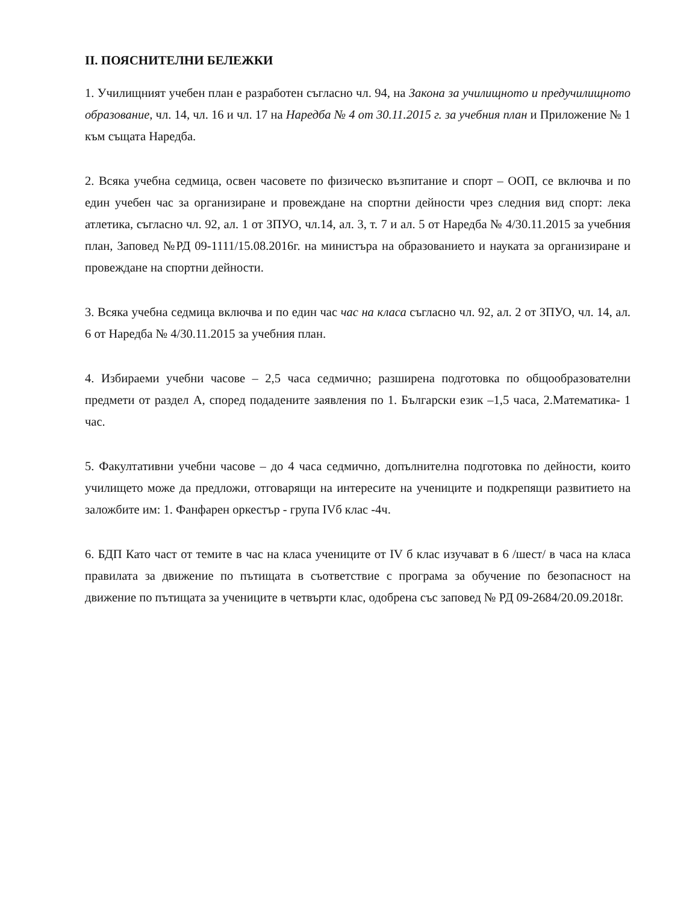II. ПОЯСНИТЕЛНИ БЕЛЕЖКИ
1. Училищният учебен план е разработен съгласно чл. 94, на Закона за училищното и предучилищното образование, чл. 14, чл. 16 и чл. 17 на Наредба № 4 от 30.11.2015 г. за учебния план и Приложение № 1 към същата Наредба.
2. Всяка учебна седмица, освен часовете по физическо възпитание и спорт – ООП, се включва и по един учебен час за организиране и провеждане на спортни дейности чрез следния вид спорт: лека атлетика, съгласно чл. 92, ал. 1 от ЗПУО, чл.14, ал. 3, т. 7 и ал. 5 от Наредба № 4/30.11.2015 за учебния план, Заповед №РД 09-1111/15.08.2016г. на министъра на образованието и науката за организиране и провеждане на спортни дейности.
3. Всяка учебна седмица включва и по един час час на класа съгласно чл. 92, ал. 2 от ЗПУО, чл. 14, ал. 6 от Наредба № 4/30.11.2015 за учебния план.
4. Избираеми учебни часове – 2,5 часа седмично; разширена подготовка по общообразователни предмети от раздел А, според подадените заявления по 1. Български език –1,5 часа, 2.Математика- 1 час.
5. Факултативни учебни часове – до 4 часа седмично, допълнителна подготовка по дейности, които училището може да предложи, отговарящи на интересите на учениците и подкрепящи развитието на заложбите им: 1. Фанфарен оркестър - група IVб клас -4ч.
6. БДП Като част от темите в час на класа учениците от IV б клас изучават в 6 /шест/ в часа на класа правилата за движение по пътищата в съответствие с програма за обучение по безопасност на движение по пътищата за учениците в четвърти клас, одобрена със заповед № РД 09-2684/20.09.2018г.